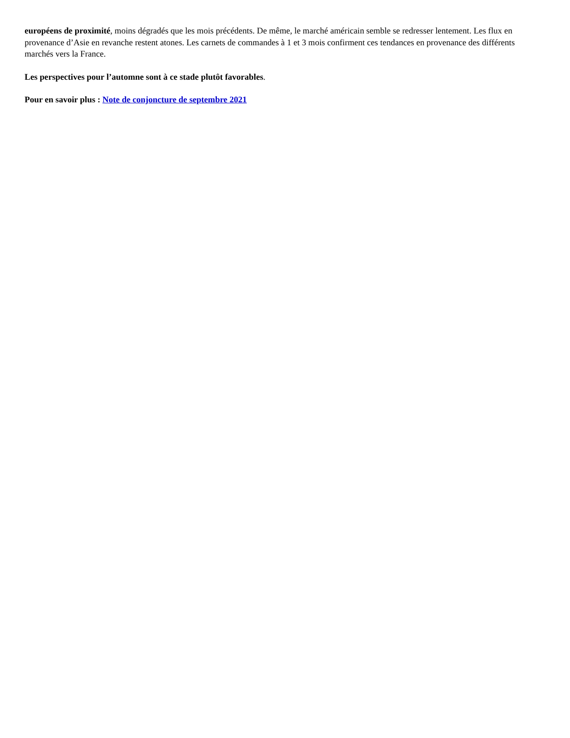européens de proximité, moins dégradés que les mois précédents. De même, le marché américain semble se redresser lentement. Les flux en provenance d’Asie en revanche restent atones. Les carnets de commandes à 1 et 3 mois confirment ces tendances en provenance des différents marchés vers la France.
Les perspectives pour l’automne sont à ce stade plutôt favorables.
Pour en savoir plus : Note de conjoncture de septembre 2021